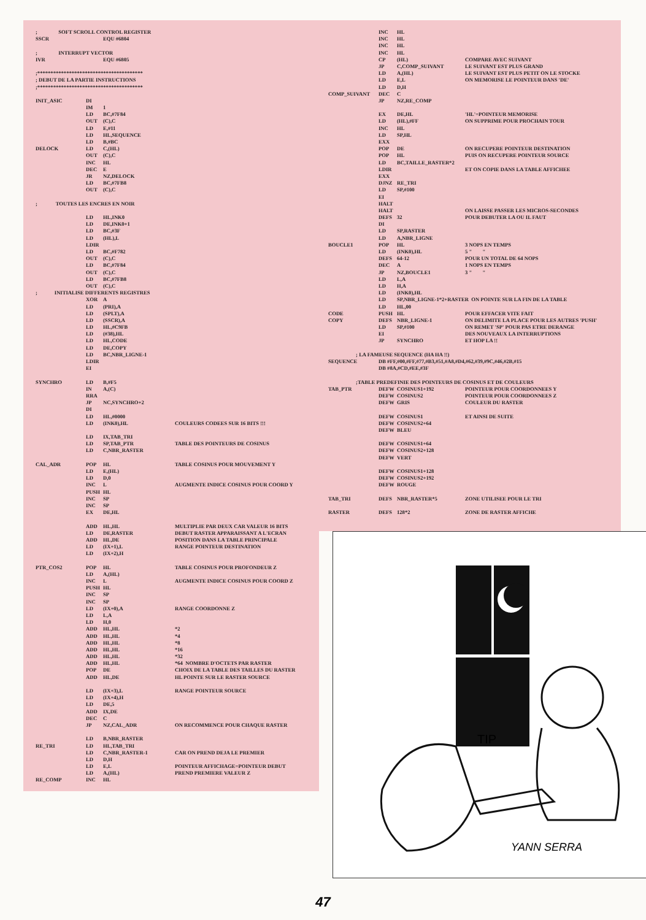; SOFT SCROLL CONTROL REGISTER
SSCR EQU #6804
; INTERRUPT VECTOR
IVR EQU #6805
;****************************************
; DEBUT DE LA PARTIE INSTRUCTIONS
;****************************************
INIT_ASIC DI
IM 1
LD BC,#7F84
OUT (C),C
LD E,#11
LD HL,SEQUENCE
LD B,#BC
DELOCK LD C,(HL)
OUT (C),C
INC HL
DEC E
JR NZ,DELOCK
LD BC,#7FB8
OUT (C),C
; TOUTES LES ENCRES EN NOIR
LD HL,INK0
LD DE,INK0+1
LD BC,#3F
LD (HL),L
LDIR
LD BC,#F782
OUT (C),C
LD BC,#7F84
OUT (C),C
LD BC,#7FB8
OUT (C),C
; INITIALISE DIFFERENTS REGISTRES
XOR A
LD (PRI),A
LD (SPLT),A
LD (SSCR),A
LD HL,#C9FB
LD (#38),HL
LD HL,CODE
LD DE,COPY
LD BC,NBR_LIGNE-1
LDIR
EI
SYNCHRO LD B,#F5
IN A,(C)
RRA
JP NC,SYNCHRO+2
DI
LD HL,#0000
LD (INK0),HL COULEURS CODEES SUR 16 BITS !!!
LD IX,TAB_TRI
LD SP,TAB_PTR TABLE DES POINTEURS DE COSINUS
LD C,NBR_RASTER
CAL_ADR POP HL TABLE COSINUS POUR MOUVEMENT Y
LD E,(HL)
LD D,0
INC L AUGMENTE INDICE COSINUS POUR COORD Y
PUSH HL
INC SP
INC SP
EX DE,HL
ADD HL,HL MULTIPLIE PAR DEUX CAR VALEUR 16 BITS
LD DE,RASTER DEBUT RASTER APPARAISSANT A L'ECRAN
ADD HL,DE POSITION DANS LA TABLE PRINCIPALE
LD (IX+1),L RANGE POINTEUR DESTINATION
LD (IX+2),H
PTR_COS2 POP HL TABLE COSINUS POUR PROFONDEUR Z
LD A,(HL)
INC L AUGMENTE INDICE COSINUS POUR COORD Z
PUSH HL
INC SP
INC SP
LD (IX+0),A RANGE COORDONNE Z
LD L,A
LD H,0
ADD HL,HL *2
ADD HL,HL *4
ADD HL,HL *8
ADD HL,HL *16
ADD HL,HL *32
ADD HL,HL *64 NOMBRE D'OCTETS PAR RASTER
POP DE CHOIX DE LA TABLE DES TAILLES DU RASTER
ADD HL,DE HL POINTE SUR LE RASTER SOURCE
LD (IX+3),L RANGE POINTEUR SOURCE
LD (IX+4),H
LD DE,5
ADD IX,DE
DEC C
JP NZ,CAL_ADR ON RECOMMENCE POUR CHAQUE RASTER
LD B,NBR_RASTER
RE_TRI LD HL,TAB_TRI
LD C,NBR_RASTER-1 CAR ON PREND DEJA LE PREMIER
LD D,H
LD E,L POINTEUR AFFICHAGE=POINTEUR DEBUT
LD A,(HL) PREND PREMIERE VALEUR Z
RE_COMP INC HL
INC HL
INC HL
INC HL
INC HL
CP (HL) COMPARE AVEC SUIVANT
JP C,COMP_SUIVANT LE SUIVANT EST PLUS GRAND
LD A,(HL) LE SUIVANT EST PLUS PETIT ON LE STOCKE
LD E,L ON MEMORISE LE POINTEUR DANS 'DE'
LD D,H
COMP_SUIVANT DEC C
JP NZ,RE_COMP
EX DE,HL 'HL'=POINTEUR MEMORISE
LD (HL),#FF ON SUPPRIME POUR PROCHAIN TOUR
INC HL
LD SP,HL
EXX
POP DE ON RECUPERE POINTEUR DESTINATION
POP HL PUIS ON RECUPERE POINTEUR SOURCE
LD BC,TAILLE_RASTER*2
LDIR ET ON COPIE DANS LA TABLE AFFICHEE
EXX
DJNZ RE_TRI
LD SP,#100
EI
HALT
HALT ON LAISSE PASSER LES MICROS-SECONDES
DEFS 32 POUR DEBUTER LA OU IL FAUT
DI
LD SP,RASTER
LD A,NBR_LIGNE
BOUCLE1 POP HL 3 NOPS EN TEMPS
LD (INK0),HL 5 " "
DEFS 64-12 POUR UN TOTAL DE 64 NOPS
DEC A 1 NOPS EN TEMPS
JP NZ,BOUCLE1 3 " "
LD L,A
LD H,A
LD (INK0),HL
LD SP,NBR_LIGNE-1*2+RASTER ON POINTE SUR LA FIN DE LA TABLE
LD HL,00
CODE PUSH HL POUR EFFACER VITE FAIT
COPY DEFS NBR_LIGNE-1 ON DELIMITE LA PLACE POUR LES AUTRES 'PUSH'
LD SP,#100 ON REMET 'SP' POUR PAS ETRE DERANGE
EI DES NOUVEAUX LA INTERRUPTIONS
JP SYNCHRO ET HOP LA !!
; LA FAMEUSE SEQUENCE (HA HA !!)
SEQUENCE DB #FF,#00,#FF,#77,#B3,#51,#A8,#D4,#62,#39,#9C,#46,#2B,#15
DB #8A,#CD,#EE,#3F
;TABLE PREDEFINIE DES POINTEURS DE COSINUS ET DE COULEURS
TAB_PTR DEFW COSINUS1+192 POINTEUR POUR COORDONNEES Y
DEFW COSINUS2 POINTEUR POUR COORDONNEES Z
DEFW GRIS COULEUR DU RASTER
DEFW COSINUS1 ET AINSI DE SUITE
DEFW COSINUS2+64
DEFW BLEU
DEFW COSINUS1+64
DEFW COSINUS2+128
DEFW VERT
DEFW COSINUS1+128
DEFW COSINUS2+192
DEFW ROUGE
TAB_TRI DEFS NBR_RASTER*5 ZONE UTILISEE POUR LE TRI
RASTER DEFS 128*2 ZONE DE RASTER AFFICHE
TIP
YANN SERRA
47